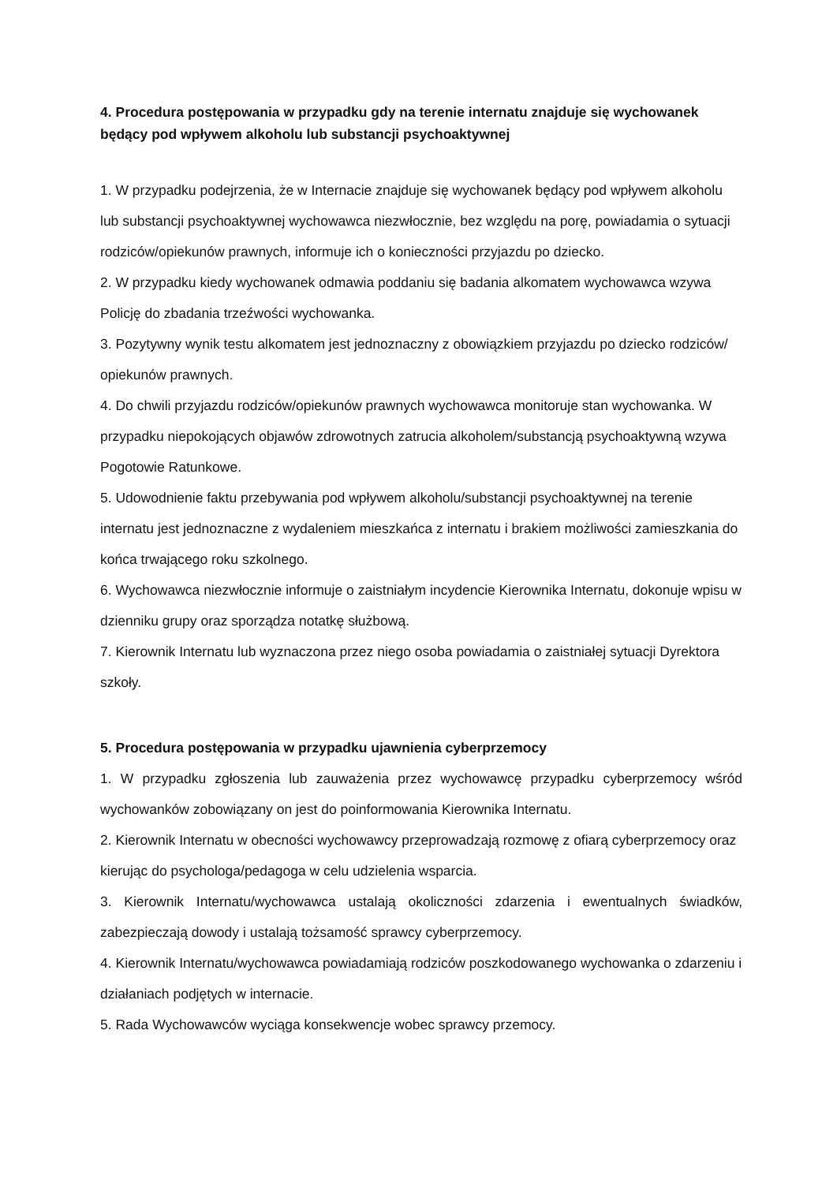4. Procedura postępowania w przypadku gdy na terenie internatu znajduje się wychowanek będący pod wpływem alkoholu lub substancji psychoaktywnej
1. W przypadku podejrzenia, że w Internacie znajduje się wychowanek będący pod wpływem alkoholu lub substancji psychoaktywnej wychowawca niezwłocznie, bez względu na porę, powiadamia o sytuacji rodziców/opiekunów prawnych, informuje ich o konieczności przyjazdu po dziecko.
2. W przypadku kiedy wychowanek odmawia poddaniu się badania alkomatem wychowawca wzywa Policję do zbadania trzeźwości wychowanka.
3. Pozytywny wynik testu alkomatem jest jednoznaczny z obowiązkiem przyjazdu po dziecko rodziców/ opiekunów prawnych.
4. Do chwili przyjazdu rodziców/opiekunów prawnych wychowawca monitoruje stan wychowanka. W przypadku niepokojących objawów zdrowotnych zatrucia alkoholem/substancją psychoaktywną wzywa Pogotowie Ratunkowe.
5. Udowodnienie faktu przebywania pod wpływem alkoholu/substancji psychoaktywnej na terenie internatu jest jednoznaczne z wydaleniem mieszkańca z internatu i brakiem możliwości zamieszkania do końca trwającego roku szkolnego.
6. Wychowawca niezwłocznie informuje o zaistniałym incydencie Kierownika Internatu, dokonuje wpisu w dzienniku grupy oraz sporządza notatkę służbową.
7. Kierownik Internatu lub wyznaczona przez niego osoba powiadamia o zaistniałej sytuacji Dyrektora szkoły.
5. Procedura postępowania w przypadku ujawnienia cyberprzemocy
1. W przypadku zgłoszenia lub zauważenia przez wychowawcę przypadku cyberprzemocy wśród wychowanków zobowiązany on jest do poinformowania Kierownika Internatu.
2. Kierownik Internatu w obecności wychowawcy przeprowadzają rozmowę z ofiarą cyberprzemocy oraz kierując do psychologa/pedagoga w celu udzielenia wsparcia.
3. Kierownik Internatu/wychowawca ustalają okoliczności zdarzenia i ewentualnych świadków, zabezpieczają dowody i ustalają tożsamość sprawcy cyberprzemocy.
4. Kierownik Internatu/wychowawca powiadamiają rodziców poszkodowanego wychowanka o zdarzeniu i działaniach podjętych w internacie.
5. Rada Wychowawców wyciąga konsekwencje wobec sprawcy przemocy.